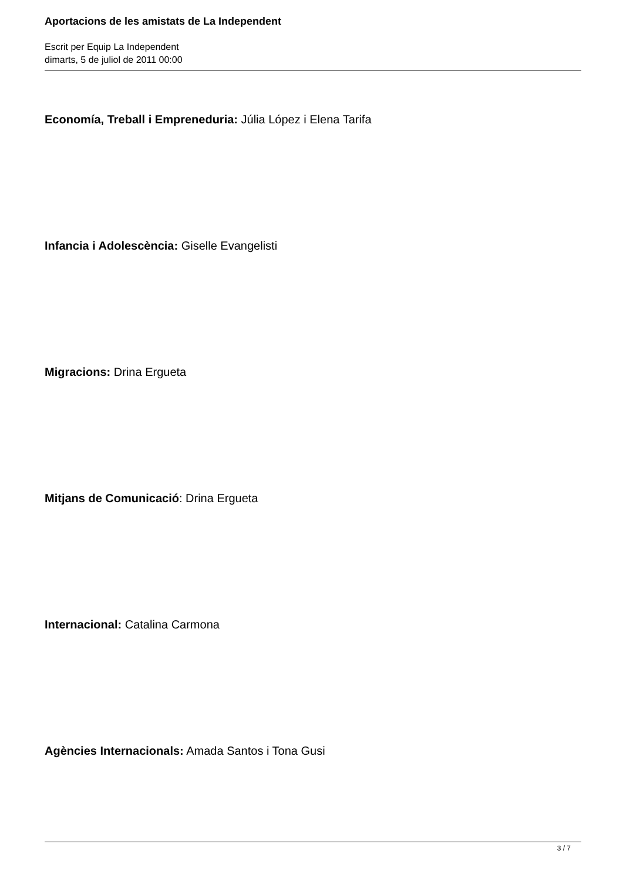Aportacions de les amistats de La Independent
Escrit per Equip La Independent
dimarts, 5 de juliol de 2011 00:00
Economía, Treball i Empreneduria: Júlia López i Elena Tarifa
Infancia i Adolescència: Giselle Evangelisti
Migracions: Drina Ergueta
Mitjans de Comunicació: Drina Ergueta
Internacional: Catalina Carmona
Agències Internacionals: Amada Santos i Tona Gusi
3 / 7